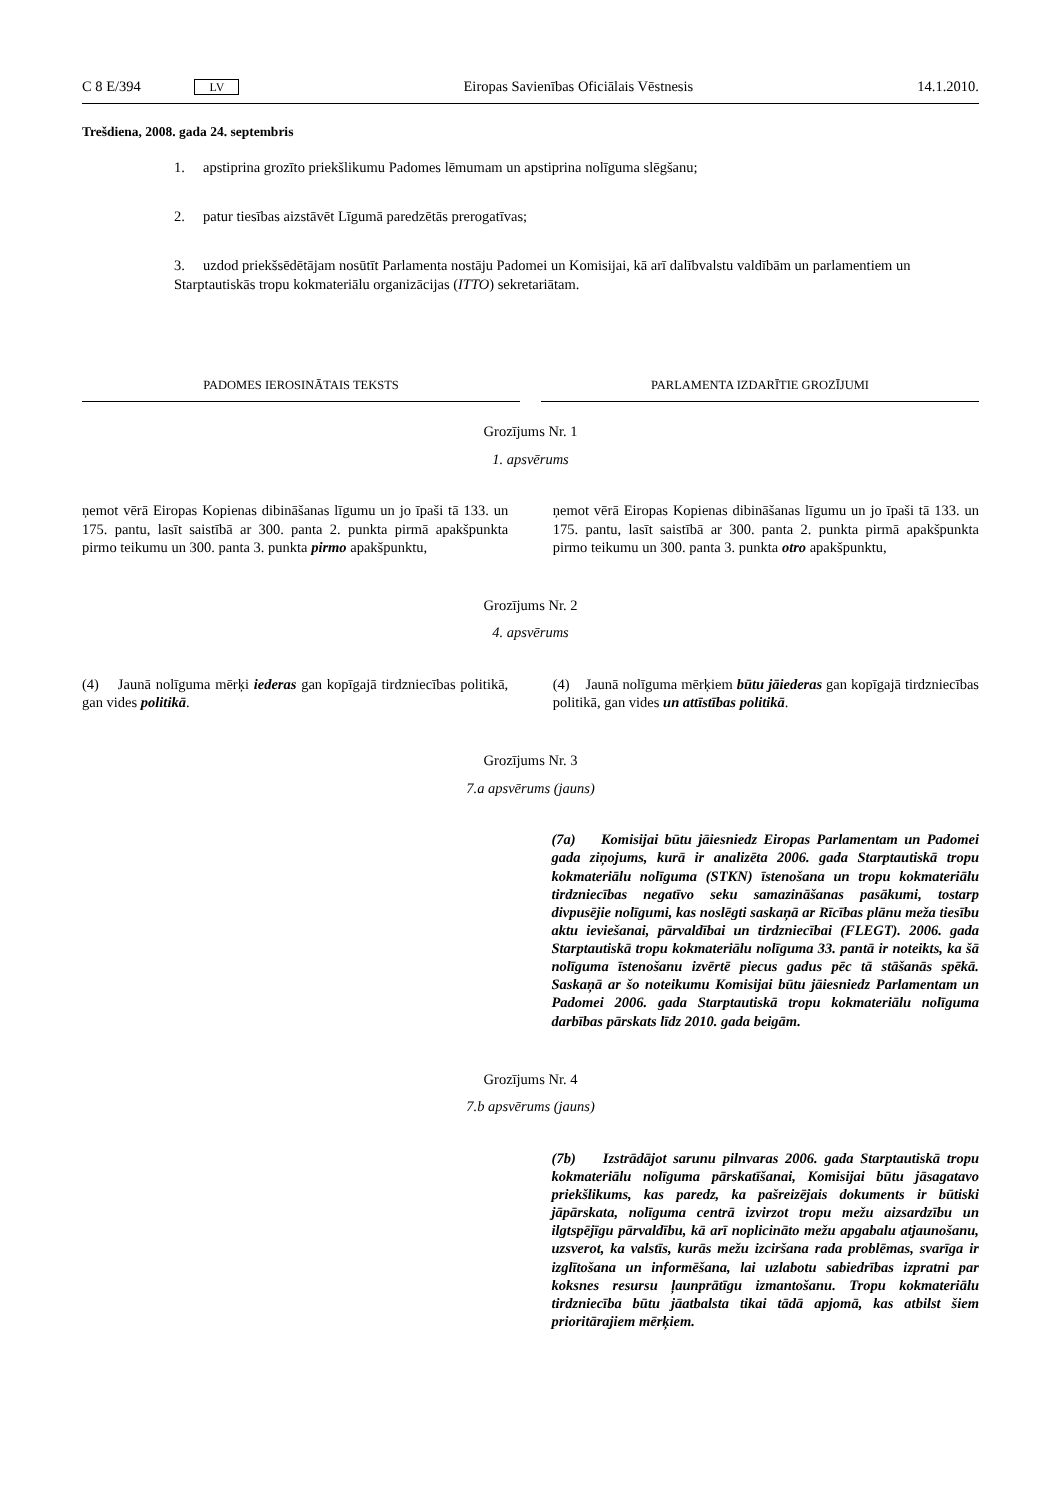C 8 E/394 LV Eiropas Savienības Oficiālais Vēstnesis 14.1.2010.
Trešdiena, 2008. gada 24. septembris
1. apstiprina grozīto priekšlikumu Padomes lēmumam un apstiprina nolīguma slēgšanu;
2. patur tiesības aizstāvēt Līgumā paredzētās prerogatīvas;
3. uzdod priekšsēdētājam nosūtīt Parlamenta nostāju Padomei un Komisijai, kā arī dalībvalstu valdībām un parlamentiem un Starptautiskās tropu kokmateriālu organizācijas (ITTO) sekretariātam.
PADOMES IEROSINĀTAIS TEKSTS PARLAMENTA IZDARĪTIE GROZĪJUMI
Grozījums Nr. 1
1. apsvērums
| ņemot vērā Eiropas Kopienas dibināšanas līgumu un jo īpaši tā 133. un 175. pantu, lasīt saistībā ar 300. panta 2. punkta pirmā apakšpunkta pirmo teikumu un 300. panta 3. punkta pirmo apakšpunktu, | | ņemot vērā Eiropas Kopienas dibināšanas līgumu un jo īpaši tā 133. un 175. pantu, lasīt saistībā ar 300. panta 2. punkta pirmā apakšpunkta pirmo teikumu un 300. panta 3. punkta otro apakšpunktu, |
Grozījums Nr. 2
4. apsvērums
| (4) Jaunā nolīguma mērķi iederas gan kopīgajā tirdzniecības politikā, gan vides politikā . | | (4) Jaunā nolīguma mērķiem būtu jāiederas gan kopīgajā tirdzniecības politikā, gan vides un attīstības politikā . |
Grozījums Nr. 3
7.a apsvērums (jauns)
| | | (7a) Komisijai būtu jāiesniedz Eiropas Parlamentam un Padomei gada ziņojums, kurā ir analizēta 2006. gada Starptautiskā tropu kokmateriālu nolīguma (STKN) īstenošana un tropu kokmateriālu tirdzniecības negatīvo seku samazināšanas pasākumi, tostarp divpusējie nolīgumi, kas noslēgti saskaņā ar Rīcības plānu meža tiesību aktu ieviešanai, pārvaldībai un tirdzniecībai (FLEGT). 2006. gada Starptautiskā tropu kokmateriālu nolīguma 33. pantā ir noteikts, ka šā nolīguma īstenošanu izvērtē piecus gadus pēc tā stāšanās spēkā. Saskaņā ar šo noteikumu Komisijai būtu jāiesniedz Parlamentam un Padomei 2006. gada Starptautiskā tropu kokmateriālu nolīguma darbības pārskats līdz 2010. gada beigām. |
Grozījums Nr. 4
7.b apsvērums (jauns)
| | | (7b) Izstrādājot sarunu pilnvaras 2006. gada Starptautiskā tropu kokmateriālu nolīguma pārskatīšanai, Komisijai būtu jāsagatavo priekšlikums, kas paredz, ka pašreizējais dokuments ir būtiski jāpārskata, nolīguma centrā izvirzot tropu mežu aizsardzību un ilgtspējīgu pārvaldību, kā arī noplicināto mežu apgabalu atjaunošanu, uzsverot, ka valstīs, kurās mežu izciršana rada problēmas, svarīga ir izglītošana un informēšana, lai uzlabotu sabiedrības izpratni par koksnes resursu ļaunprātīgu izmantošanu. Tropu kokmateriālu tirdzniecība būtu jāatbalsta tikai tādā apjomā, kas atbilst šiem prioritārajiem mērķiem. |